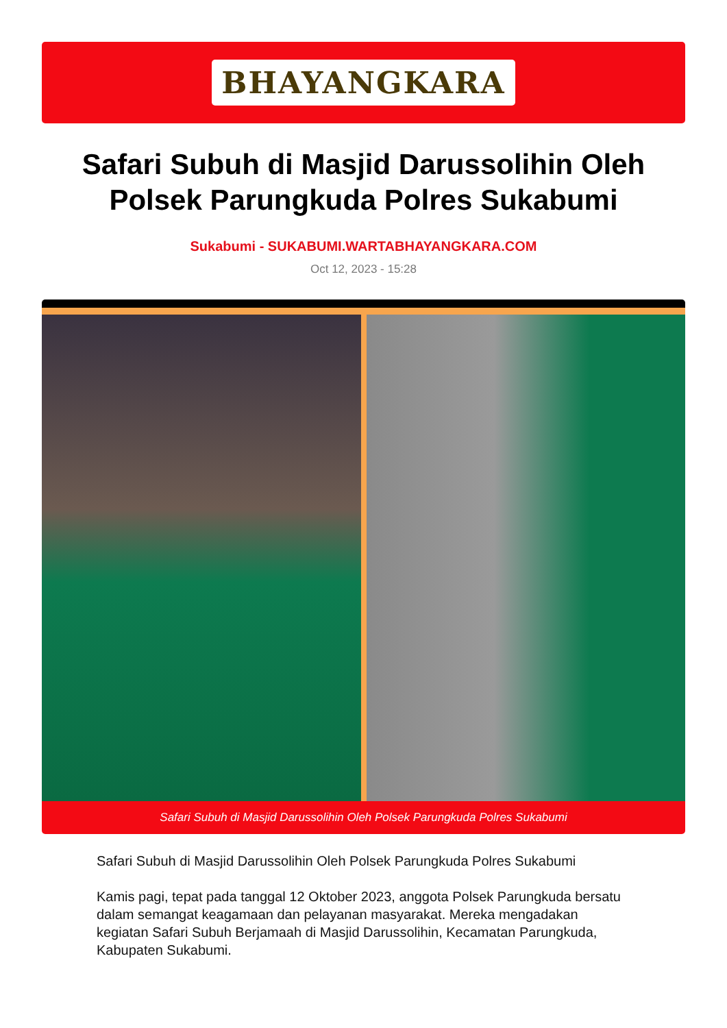BHAYANGKARA
Safari Subuh di Masjid Darussolihin Oleh Polsek Parungkuda Polres Sukabumi
Sukabumi - SUKABUMI.WARTABHAYANGKARA.COM
Oct 12, 2023 - 15:28
Safari Subuh di Masjid Darussolihin Oleh Polsek Parungkuda Polres Sukabumi
Safari Subuh di Masjid Darussolihin Oleh Polsek Parungkuda Polres Sukabumi
Kamis pagi, tepat pada tanggal 12 Oktober 2023, anggota Polsek Parungkuda bersatu dalam semangat keagamaan dan pelayanan masyarakat. Mereka mengadakan kegiatan Safari Subuh Berjamaah di Masjid Darussolihin, Kecamatan Parungkuda, Kabupaten Sukabumi.